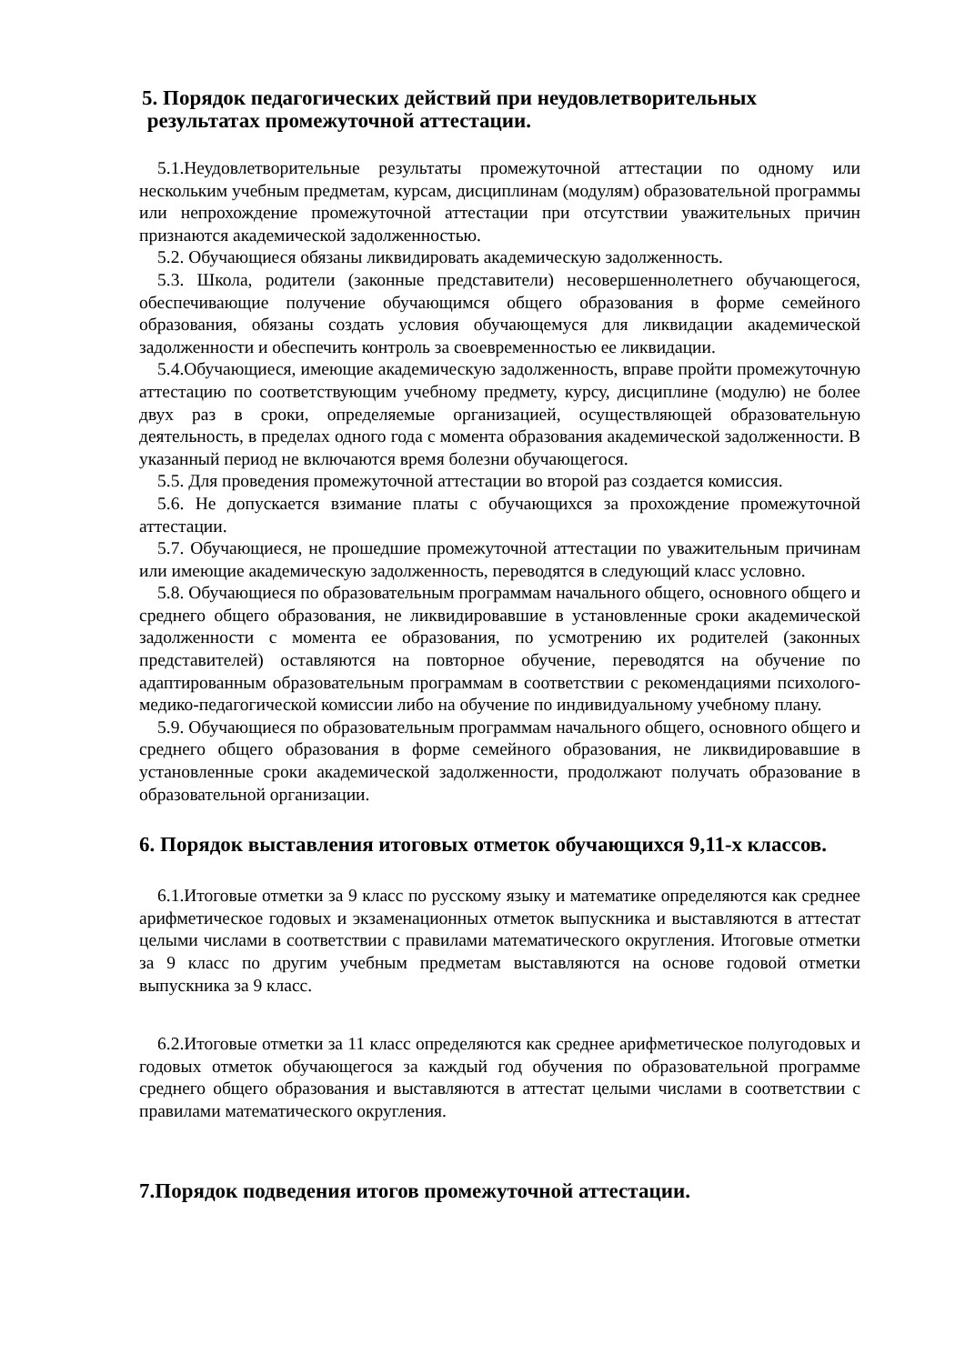5. Порядок педагогических действий при неудовлетворительных
результатах промежуточной аттестации.
5.1.Неудовлетворительные результаты промежуточной аттестации по одному или нескольким учебным предметам, курсам, дисциплинам (модулям) образовательной программы или непрохождение промежуточной аттестации при отсутствии уважительных причин признаются академической задолженностью.
5.2. Обучающиеся обязаны ликвидировать академическую задолженность.
5.3. Школа, родители (законные представители) несовершеннолетнего обучающегося, обеспечивающие получение обучающимся общего образования в форме семейного образования, обязаны создать условия обучающемуся для ликвидации академической задолженности и обеспечить контроль за своевременностью ее ликвидации.
5.4.Обучающиеся, имеющие академическую задолженность, вправе пройти промежуточную аттестацию по соответствующим учебному предмету, курсу, дисциплине (модулю) не более двух раз в сроки, определяемые организацией, осуществляющей образовательную деятельность, в пределах одного года с момента образования академической задолженности. В указанный период не включаются время болезни обучающегося.
5.5. Для проведения промежуточной аттестации во второй раз создается комиссия.
5.6. Не допускается взимание платы с обучающихся за прохождение промежуточной аттестации.
5.7. Обучающиеся, не прошедшие промежуточной аттестации по уважительным причинам или имеющие академическую задолженность, переводятся в следующий класс условно.
5.8. Обучающиеся по образовательным программам начального общего, основного общего и среднего общего образования, не ликвидировавшие в установленные сроки академической задолженности с момента ее образования, по усмотрению их родителей (законных представителей) оставляются на повторное обучение, переводятся на обучение по адаптированным образовательным программам в соответствии с рекомендациями психолого-медико-педагогической комиссии либо на обучение по индивидуальному учебному плану.
5.9. Обучающиеся по образовательным программам начального общего, основного общего и среднего общего образования в форме семейного образования, не ликвидировавшие в установленные сроки академической задолженности, продолжают получать образование в образовательной организации.
6. Порядок выставления итоговых отметок обучающихся 9,11-х классов.
6.1.Итоговые отметки за 9 класс по русскому языку и математике определяются как среднее арифметическое годовых и экзаменационных отметок выпускника и выставляются в аттестат целыми числами в соответствии с правилами математического округления. Итоговые отметки за 9 класс по другим учебным предметам выставляются на основе годовой отметки выпускника за 9 класс.
6.2.Итоговые отметки за 11 класс определяются как среднее арифметическое полугодовых и годовых отметок обучающегося за каждый год обучения по образовательной программе среднего общего образования и выставляются в аттестат целыми числами в соответствии с правилами математического округления.
7.Порядок подведения итогов промежуточной аттестации.